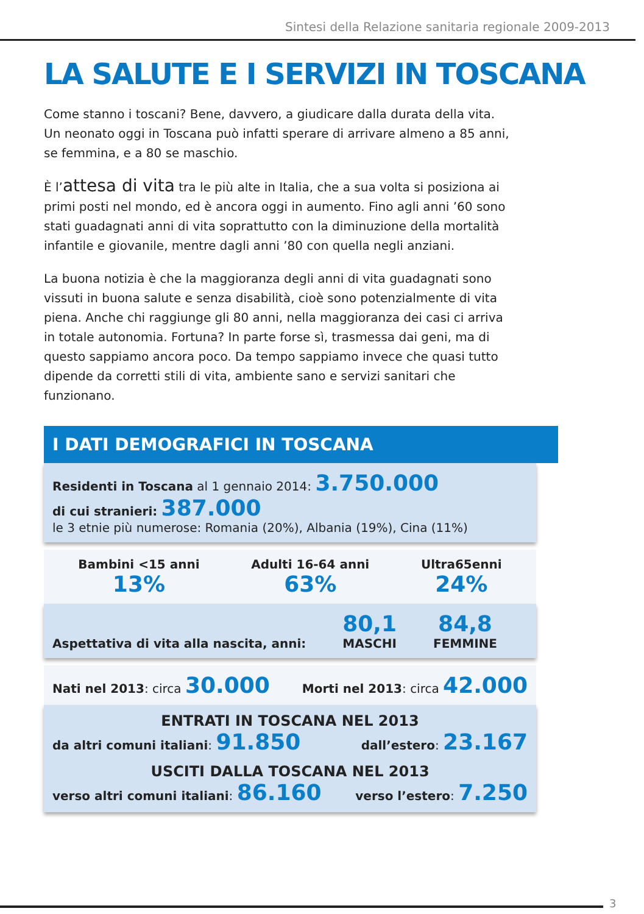Sintesi della Relazione sanitaria regionale 2009-2013
LA SALUTE E I SERVIZI IN TOSCANA
Come stanno i toscani? Bene, davvero, a giudicare dalla durata della vita. Un neonato oggi in Toscana può infatti sperare di arrivare almeno a 85 anni, se femmina, e a 80 se maschio.
È l’attesa di vita tra le più alte in Italia, che a sua volta si posiziona ai primi posti nel mondo, ed è ancora oggi in aumento. Fino agli anni ’60 sono stati guadagnati anni di vita soprattutto con la diminuzione della mortalità infantile e giovanile, mentre dagli anni ’80 con quella negli anziani.
La buona notizia è che la maggioranza degli anni di vita guadagnati sono vissuti in buona salute e senza disabilità, cioè sono potenzialmente di vita piena. Anche chi raggiunge gli 80 anni, nella maggioranza dei casi ci arriva in totale autonomia. Fortuna? In parte forse sì, trasmessa dai geni, ma di questo sappiamo ancora poco. Da tempo sappiamo invece che quasi tutto dipende da corretti stili di vita, ambiente sano e servizi sanitari che funzionano.
I DATI DEMOGRAFICI IN TOSCANA
Residenti in Toscana al 1 gennaio 2014: 3.750.000
di cui stranieri: 387.000
le 3 etnie più numerose: Romania (20%), Albania (19%), Cina (11%)
Bambini <15 anni
13%
Adulti 16-64 anni
63%
Ultra65enni
24%
Aspettativa di vita alla nascita, anni:
80,1
MASCHI
84,8
FEMMINE
Nati nel 2013: circa 30.000 Morti nel 2013: circa 42.000
ENTRATI IN TOSCANA NEL 2013
da altri comuni italiani: 91.850 dall’estero: 23.167
USCITI DALLA TOSCANA NEL 2013
verso altri comuni italiani: 86.160 verso l’estero: 7.250
3